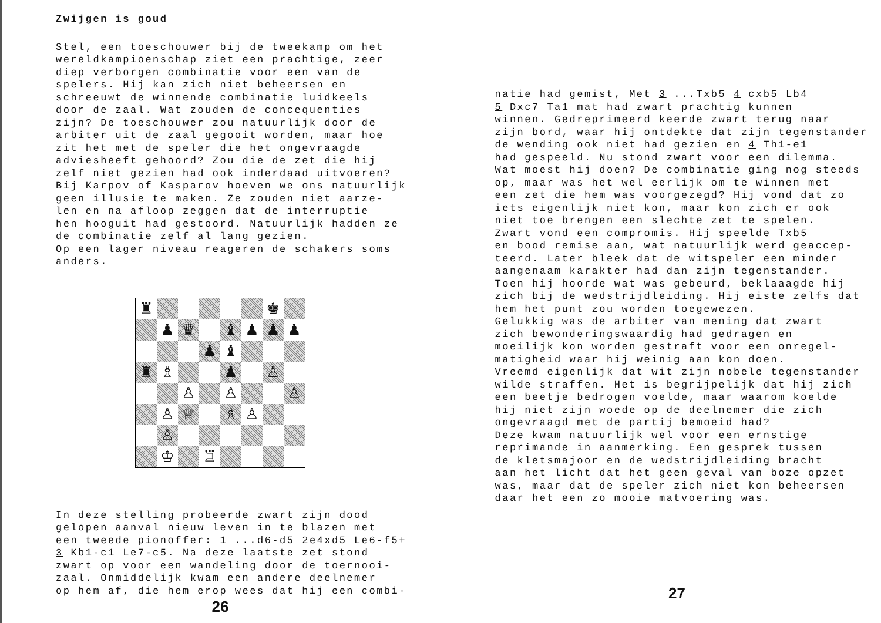Zwijgen is goud
Stel, een toeschouwer bij de tweekamp om het
wereldkampioenschap ziet een prachtige, zeer
diep verborgen combinatie voor een van de
spelers. Hij kan zich niet beheersen en
schreeuwt de winnende combinatie luidkeels
door de zaal. Wat zouden de concequenties
zijn? De toeschouwer zou natuurlijk door de
arbiter uit de zaal gegooit worden, maar hoe
zit het met de speler die het ongevraagde
adviesheeft gehoord? Zou die de zet die hij
zelf niet gezien had ook inderdaad uitvoeren?
Bij Karpov of Kasparov hoeven we ons natuurlijk
geen illusie te maken. Ze zouden niet aarze-
len en na afloop zeggen dat de interruptie
hen hooguit had gestoord. Natuurlijk hadden ze
de combinatie zelf al lang gezien.
Op een lager niveau reageren de schakers soms
anders.
♜
♚
♟
♛
♝
♟
♟
♟
♟
♝
♜
♗
♟
♙
♙
♙
♙
♙
♕
♗
♙
♙
♔
♖
In deze stelling probeerde zwart zijn dood
gelopen aanval nieuw leven in te blazen met
een tweede pionoffer: 1 ...d6-d5 2e4xd5 Le6-f5+
3 Kb1-c1 Le7-c5. Na deze laatste zet stond
zwart op voor een wandeling door de toernooi-
zaal. Onmiddelijk kwam een andere deelnemer
op hem af, die hem erop wees dat hij een combi-
26
natie had gemist, Met 3 ...Txb5 4 cxb5 Lb4
5 Dxc7 Ta1 mat had zwart prachtig kunnen
winnen. Gedreprimeerd keerde zwart terug naar
zijn bord, waar hij ontdekte dat zijn tegenstander
de wending ook niet had gezien en 4 Th1-e1
had gespeeld. Nu stond zwart voor een dilemma.
Wat moest hij doen? De combinatie ging nog steeds
op, maar was het wel eerlijk om te winnen met
een zet die hem was voorgezegd? Hij vond dat zo
iets eigenlijk niet kon, maar kon zich er ook
niet toe brengen een slechte zet te spelen.
Zwart vond een compromis. Hij speelde Txb5
en bood remise aan, wat natuurlijk werd geaccep-
teerd. Later bleek dat de witspeler een minder
aangenaam karakter had dan zijn tegenstander.
Toen hij hoorde wat was gebeurd, beklaaagde hij
zich bij de wedstrijdleiding. Hij eiste zelfs dat
hem het punt zou worden toegewezen.
Gelukkig was de arbiter van mening dat zwart
zich bewonderingswaardig had gedragen en
moeilijk kon worden gestraft voor een onregel-
matigheid waar hij weinig aan kon doen.
Vreemd eigenlijk dat wit zijn nobele tegenstander
wilde straffen. Het is begrijpelijk dat hij zich
een beetje bedrogen voelde, maar waarom koelde
hij niet zijn woede op de deelnemer die zich
ongevraagd met de partij bemoeid had?
Deze kwam natuurlijk wel voor een ernstige
reprimande in aanmerking. Een gesprek tussen
de kletsmajoor en de wedstrijdleiding bracht
aan het licht dat het geen geval van boze opzet
was, maar dat de speler zich niet kon beheersen
daar het een zo mooie matvoering was.
27